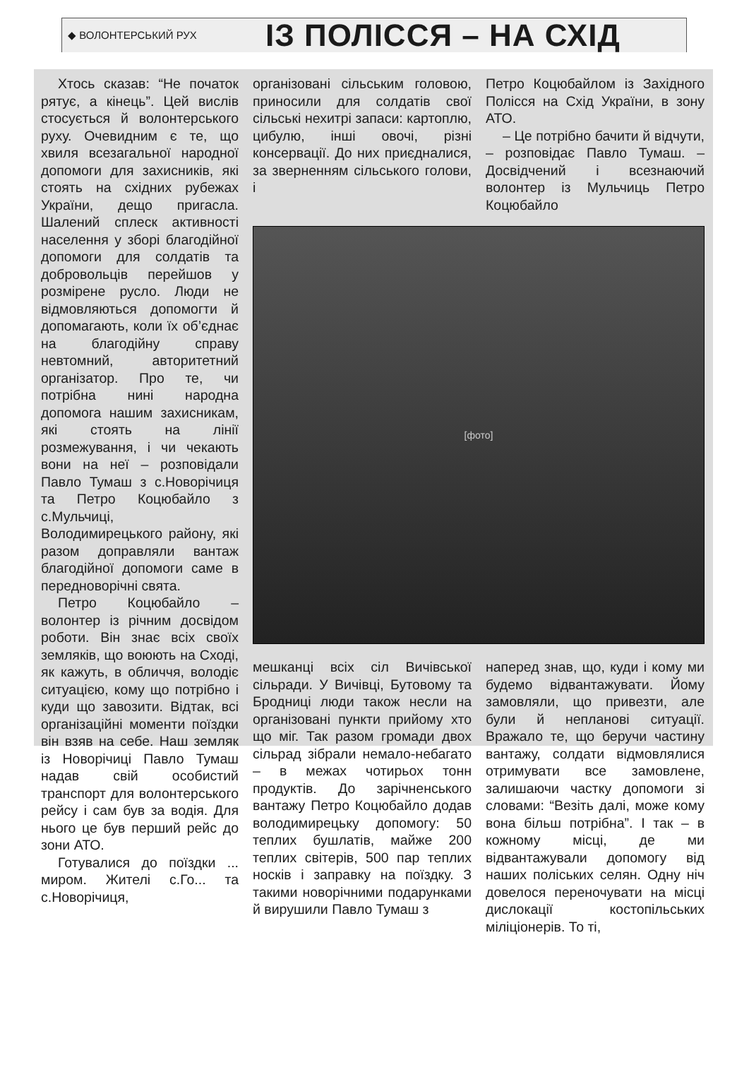◆ ВОЛОНТЕРСЬКИЙ РУХ
ІЗ ПОЛІССЯ – НА СХІД
Хтось сказав: “Не початок рятує, а кінець”. Цей вислів стосується й волонтерського руху. Очевидним є те, що хвиля всезагальної народної допомоги для захисників, які стоять на східних рубежах України, дещо пригасла. Шалений сплеск активності населення у зборі благодійної допомоги для солдатів та добровольців перейшов у розмірене русло. Люди не відмовляються допомогти й допомагають, коли їх об’єднає на благодійну справу невтомний, авторитетний організатор. Про те, чи потрібна нині народна допомога нашим захисникам, які стоять на лінії розмежування, і чи чекають вони на неї – розповідали Павло Тумаш з с.Новорічиця та Петро Коцюбайло з с.Мульчиці, Володимирецького району, які разом доправляли вантаж благодійної допомоги саме в передноворічні свята.
Петро Коцюбайло – волонтер із річним досвідом роботи. Він знає всіх своїх земляків, що воюють на Сході, як кажуть, в обличчя, володіє ситуацією, кому що потрібно і куди що завозити. Відтак, всі організаційні моменти поїздки він взяв на себе. Наш земляк із Новорічиці Павло Тумаш надав свій особистий транспорт для волонтерського рейсу і сам був за водія. Для нього це був перший рейс до зони АТО.
Готувалися до поїздки ... миром. Жителі с.Го... та с.Новорічиця,
організовані сільським головою, приносили для солдатів свої сільські нехитрі запаси: картоплю, цибулю, інші овочі, різні консервації. До них приєдналися, за зверненням сільського голови, і
Петро Коцюбайлом із Західного Полісся на Схід України, в зону АТО.
– Це потрібно бачити й відчути, – розповідає Павло Тумаш. – Досвідчений і всезнаючий волонтер із Мульчиць Петро Коцюбайло
[фото]
мешканці всіх сіл Вичівської сільради. У Вичівці, Бутовому та Бродниці люди також несли на організовані пункти прийому хто що міг. Так разом громади двох сільрад зібрали немало-небагато – в межах чотирьох тонн продуктів. До зарічненського вантажу Петро Коцюбайло додав володимирецьку допомогу: 50 теплих бушлатів, майже 200 теплих світерів, 500 пар теплих носків і заправку на поїздку. З такими новорічними подарунками й вирушили Павло Тумаш з
наперед знав, що, куди і кому ми будемо відвантажувати. Йому замовляли, що привезти, але були й непланові ситуації. Вражало те, що беручи частину вантажу, солдати відмовлялися отримувати все замовлене, залишаючи частку допомоги зі словами: “Везіть далі, може кому вона більш потрібна”. І так – в кожному місці, де ми відвантажували допомогу від наших поліських селян. Одну ніч довелося переночувати на місці дислокації костопільських міліціонерів. То ті,